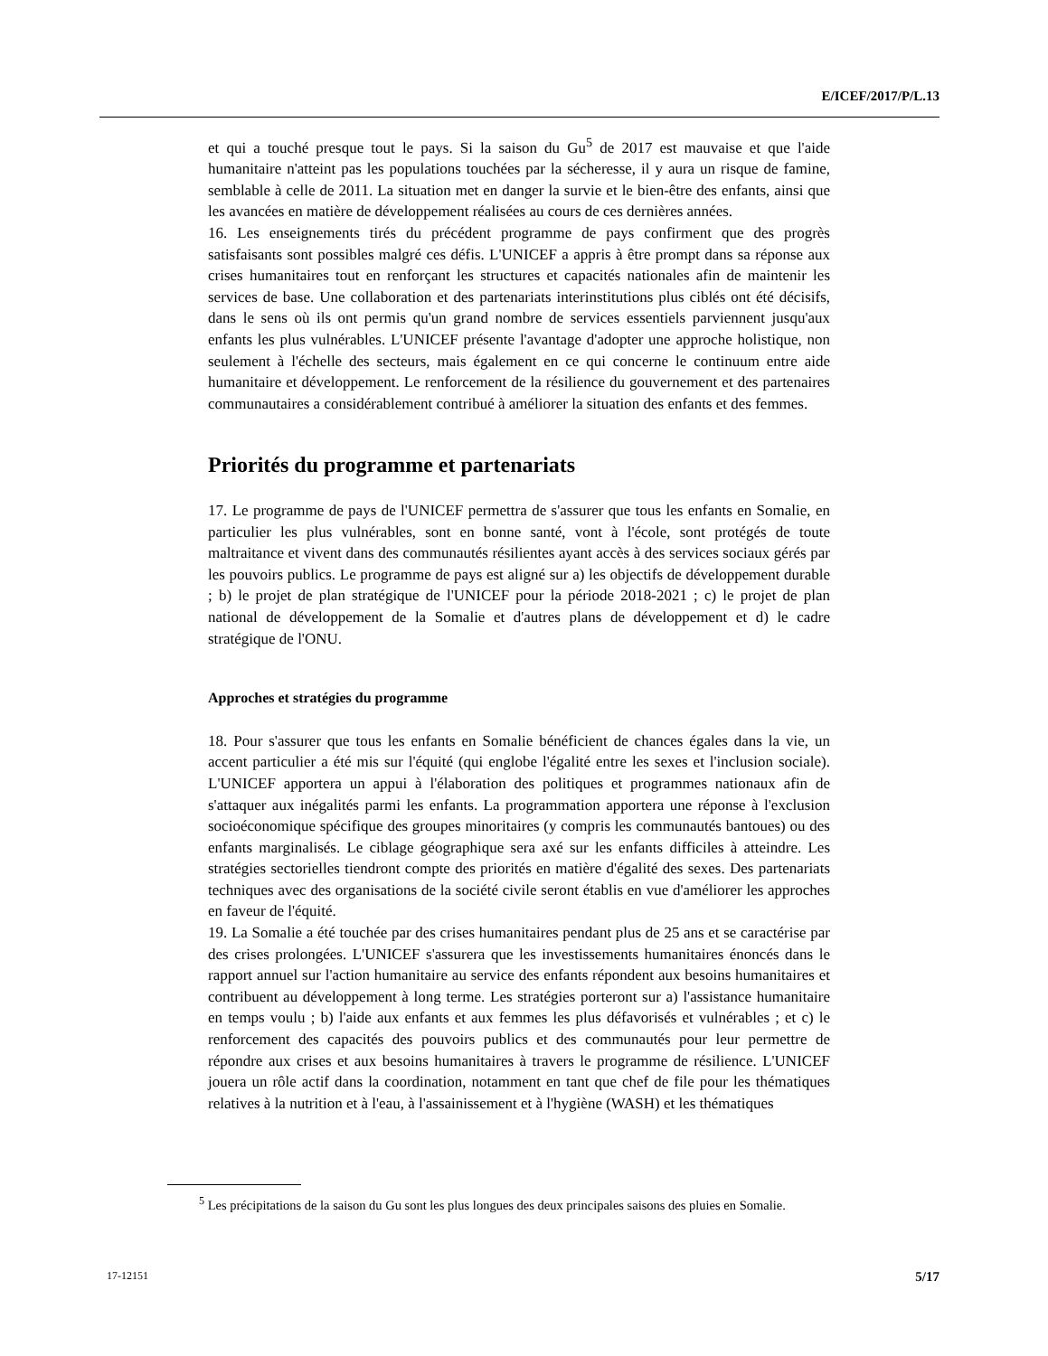E/ICEF/2017/P/L.13
et qui a touché presque tout le pays. Si la saison du Gu<sup>5</sup> de 2017 est mauvaise et que l'aide humanitaire n'atteint pas les populations touchées par la sécheresse, il y aura un risque de famine, semblable à celle de 2011. La situation met en danger la survie et le bien-être des enfants, ainsi que les avancées en matière de développement réalisées au cours de ces dernières années.
16. Les enseignements tirés du précédent programme de pays confirment que des progrès satisfaisants sont possibles malgré ces défis. L'UNICEF a appris à être prompt dans sa réponse aux crises humanitaires tout en renforçant les structures et capacités nationales afin de maintenir les services de base. Une collaboration et des partenariats interinstitutions plus ciblés ont été décisifs, dans le sens où ils ont permis qu'un grand nombre de services essentiels parviennent jusqu'aux enfants les plus vulnérables. L'UNICEF présente l'avantage d'adopter une approche holistique, non seulement à l'échelle des secteurs, mais également en ce qui concerne le continuum entre aide humanitaire et développement. Le renforcement de la résilience du gouvernement et des partenaires communautaires a considérablement contribué à améliorer la situation des enfants et des femmes.
Priorités du programme et partenariats
17. Le programme de pays de l'UNICEF permettra de s'assurer que tous les enfants en Somalie, en particulier les plus vulnérables, sont en bonne santé, vont à l'école, sont protégés de toute maltraitance et vivent dans des communautés résilientes ayant accès à des services sociaux gérés par les pouvoirs publics. Le programme de pays est aligné sur a) les objectifs de développement durable ; b) le projet de plan stratégique de l'UNICEF pour la période 2018-2021 ; c) le projet de plan national de développement de la Somalie et d'autres plans de développement et d) le cadre stratégique de l'ONU.
Approches et stratégies du programme
18. Pour s'assurer que tous les enfants en Somalie bénéficient de chances égales dans la vie, un accent particulier a été mis sur l'équité (qui englobe l'égalité entre les sexes et l'inclusion sociale). L'UNICEF apportera un appui à l'élaboration des politiques et programmes nationaux afin de s'attaquer aux inégalités parmi les enfants. La programmation apportera une réponse à l'exclusion socioéconomique spécifique des groupes minoritaires (y compris les communautés bantoues) ou des enfants marginalisés. Le ciblage géographique sera axé sur les enfants difficiles à atteindre. Les stratégies sectorielles tiendront compte des priorités en matière d'égalité des sexes. Des partenariats techniques avec des organisations de la société civile seront établis en vue d'améliorer les approches en faveur de l'équité.
19. La Somalie a été touchée par des crises humanitaires pendant plus de 25 ans et se caractérise par des crises prolongées. L'UNICEF s'assurera que les investissements humanitaires énoncés dans le rapport annuel sur l'action humanitaire au service des enfants répondent aux besoins humanitaires et contribuent au développement à long terme. Les stratégies porteront sur a) l'assistance humanitaire en temps voulu ; b) l'aide aux enfants et aux femmes les plus défavorisés et vulnérables ; et c) le renforcement des capacités des pouvoirs publics et des communautés pour leur permettre de répondre aux crises et aux besoins humanitaires à travers le programme de résilience. L'UNICEF jouera un rôle actif dans la coordination, notamment en tant que chef de file pour les thématiques relatives à la nutrition et à l'eau, à l'assainissement et à l'hygiène (WASH) et les thématiques
<sup>5</sup> Les précipitations de la saison du Gu sont les plus longues des deux principales saisons des pluies en Somalie.
17-12151 5/17